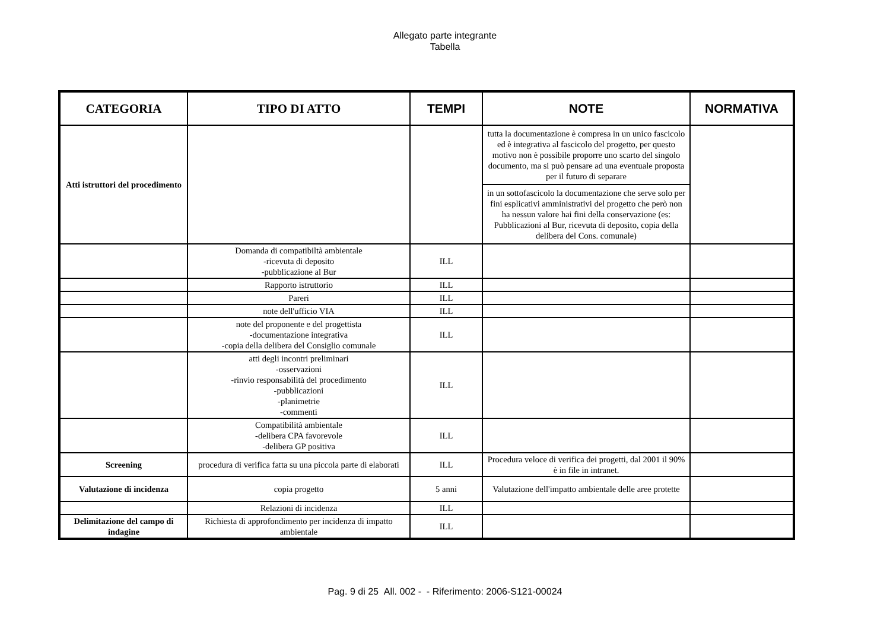Allegato parte integrante
Tabella
| CATEGORIA | TIPO DI ATTO | TEMPI | NOTE | NORMATIVA |
| --- | --- | --- | --- | --- |
| Atti istruttori del procedimento | | | tutta la documentazione è compresa in un unico fascicolo ed è integrativa al fascicolo del progetto, per questo motivo non è possibile proporre uno scarto del singolo documento, ma si può pensare ad una eventuale proposta per il futuro di separare | |
| | | | in un sottofascicolo la documentazione che serve solo per fini esplicativi amministrativi del progetto che però non ha nessun valore hai fini della conservazione (es: Pubblicazioni al Bur, ricevuta di deposito, copia della delibera del Cons. comunale) | |
| | Domanda di compatibiltà ambientale -ricevuta di deposito -pubblicazione al Bur | ILL | | |
| | Rapporto istruttorio | ILL | | |
| | Pareri | ILL | | |
| | note dell'ufficio VIA | ILL | | |
| | note del proponente e del progettista -documentazione integrativa -copia della delibera del Consiglio comunale | ILL | | |
| | atti degli incontri preliminari -osservazioni -rinvio responsabilità del procedimento -pubblicazioni -planimetrie -commenti | ILL | | |
| | Compatibilità ambientale -delibera CPA favorevole -delibera GP positiva | ILL | | |
| Screening | procedura di verifica fatta su una piccola parte di elaborati | ILL | Procedura veloce di verifica dei progetti, dal 2001 il 90% è in file in intranet. | |
| Valutazione di incidenza | copia progetto | 5 anni | Valutazione dell'impatto ambientale delle aree protette | |
| | Relazioni di incidenza | ILL | | |
| Delimitazione del campo di indagine | Richiesta di approfondimento per incidenza di impatto ambientale | ILL | | |
Pag. 9 di 25 All. 002 - - Riferimento: 2006-S121-00024